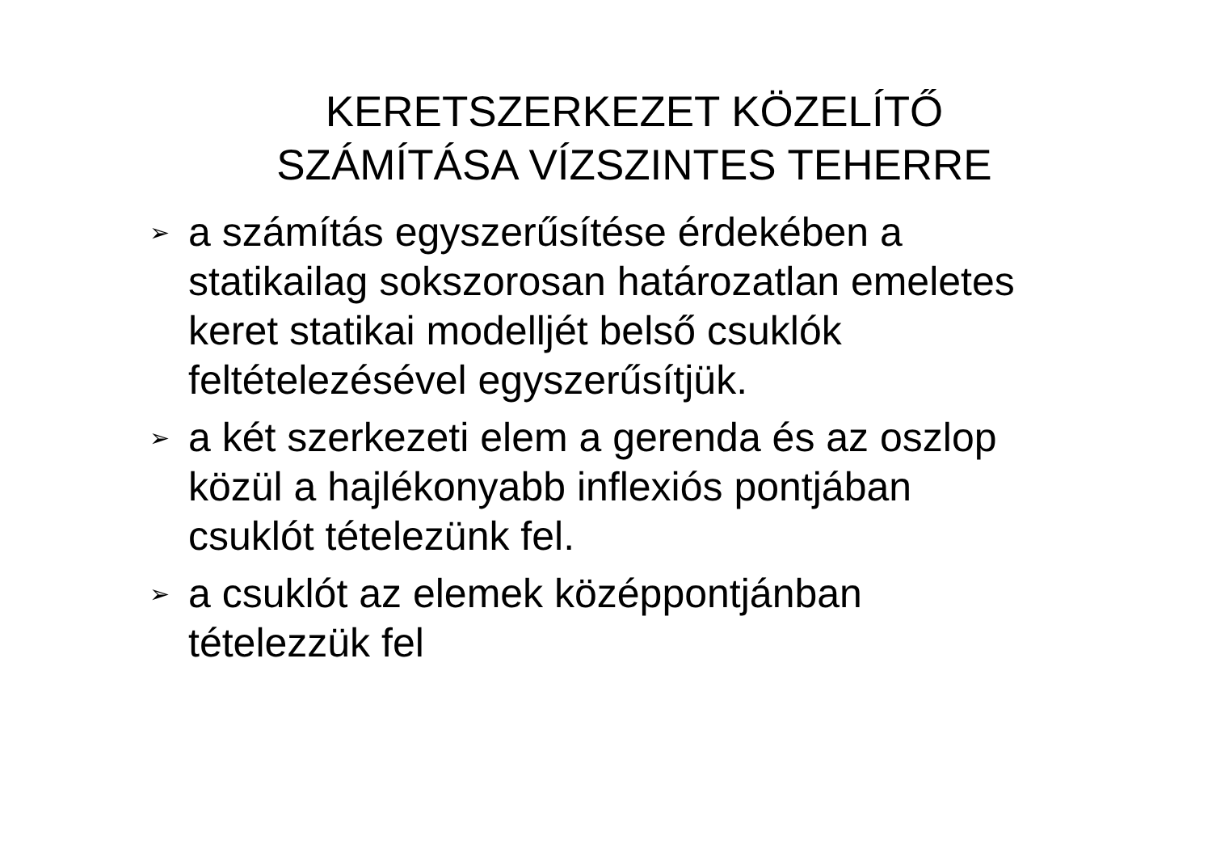KERETSZERKEZET KÖZELÍTŐ
SZÁMÍTÁSA VÍZSZINTES TEHERRE
➢ a számítás egyszerűsítése érdekében a statikailag sokszorosan határozatlan emeletes keret statikai modelljét belső csuklók feltételezésével egyszerűsítjük.
➢ a két szerkezeti elem a gerenda és az oszlop közül a hajlékonyabb inflexiós pontjában csuklót tételezünk fel.
➢ a csuklót az elemek középpontjánban tételezzük fel